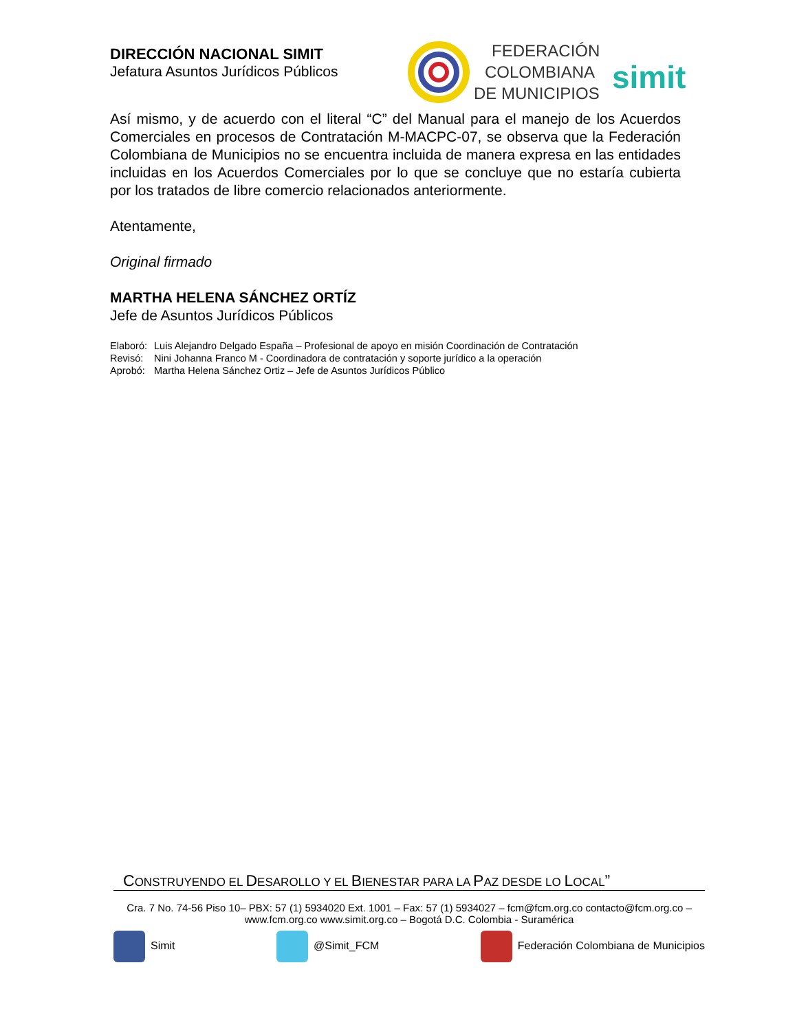DIRECCIÓN NACIONAL SIMIT
Jefatura Asuntos Jurídicos Públicos
FEDERACIÓN
COLOMBIANA
DE MUNICIPIOS
simit
Así mismo, y de acuerdo con el literal “C” del Manual para el manejo de los Acuerdos Comerciales en procesos de Contratación M-MACPC-07, se observa que la Federación Colombiana de Municipios no se encuentra incluida de manera expresa en las entidades incluidas en los Acuerdos Comerciales por lo que se concluye que no estaría cubierta por los tratados de libre comercio relacionados anteriormente.
Atentamente,
Original firmado
MARTHA HELENA SÁNCHEZ ORTÍZ
Jefe de Asuntos Jurídicos Públicos
| Elaboró: | Luis Alejandro Delgado España – Profesional de apoyo en misión Coordinación de Contratación |
| Revisó: | Nini Johanna Franco M - Coordinadora de contratación y soporte jurídico a la operación |
| Aprobó: | Martha Helena Sánchez Ortiz – Jefe de Asuntos Jurídicos Público |
CONSTRUYENDO EL DESAROLLO Y EL BIENESTAR PARA LA PAZ DESDE LO LOCAL”
Cra. 7 No. 74-56 Piso 10– PBX: 57 (1) 5934020 Ext. 1001 – Fax: 57 (1) 5934027 – fcm@fcm.org.co contacto@fcm.org.co –
www.fcm.org.co www.simit.org.co – Bogotá D.C. Colombia - Suramérica
Simit @Simit_FCM Federación Colombiana de Municipios